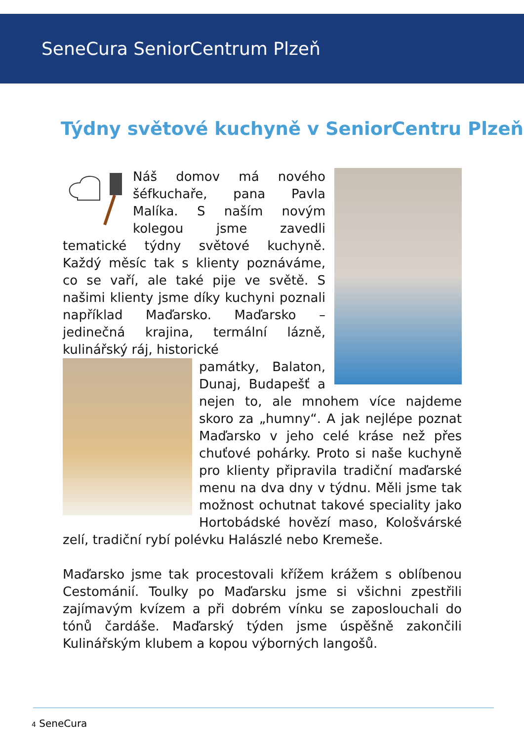SeneCura SeniorCentrum Plzeň
Týdny světové kuchyně v SeniorCentru Plzeň
Náš domov má nového šéfkuchaře, pana Pavla Malíka. S naším novým kolegou jsme zavedli tematické týdny světové kuchyně. Každý měsíc tak s klienty poznáváme, co se vaří, ale také pije ve světě. S našimi klienty jsme díky kuchyni poznali například Maďarsko. Maďarsko – jedinečná krajina, termální lázně, kulinářský ráj, historické
památky, Balaton, Dunaj, Budapešť a nejen to, ale mnohem více najdeme skoro za „humny“. A jak nejlépe poznat Maďarsko v jeho celé kráse než přes chuťové pohárky. Proto si naše kuchyně pro klienty připravila tradiční maďarské menu na dva dny v týdnu. Měli jsme tak možnost ochutnat takové speciality jako Hortobádské hovězí maso, Kološvárské zelí, tradiční rybí polévku Halászlé nebo Kremeše.
Maďarsko jsme tak procestovali křížem krážem s oblíbenou Cestománií. Toulky po Maďarsku jsme si všichni zpestřili zajímavým kvízem a při dobrém vínku se zaposlouchali do tónů čardáše. Maďarský týden jsme úspěšně zakončili Kulinářským klubem a kopou výborných langošů.
4 SeneCura